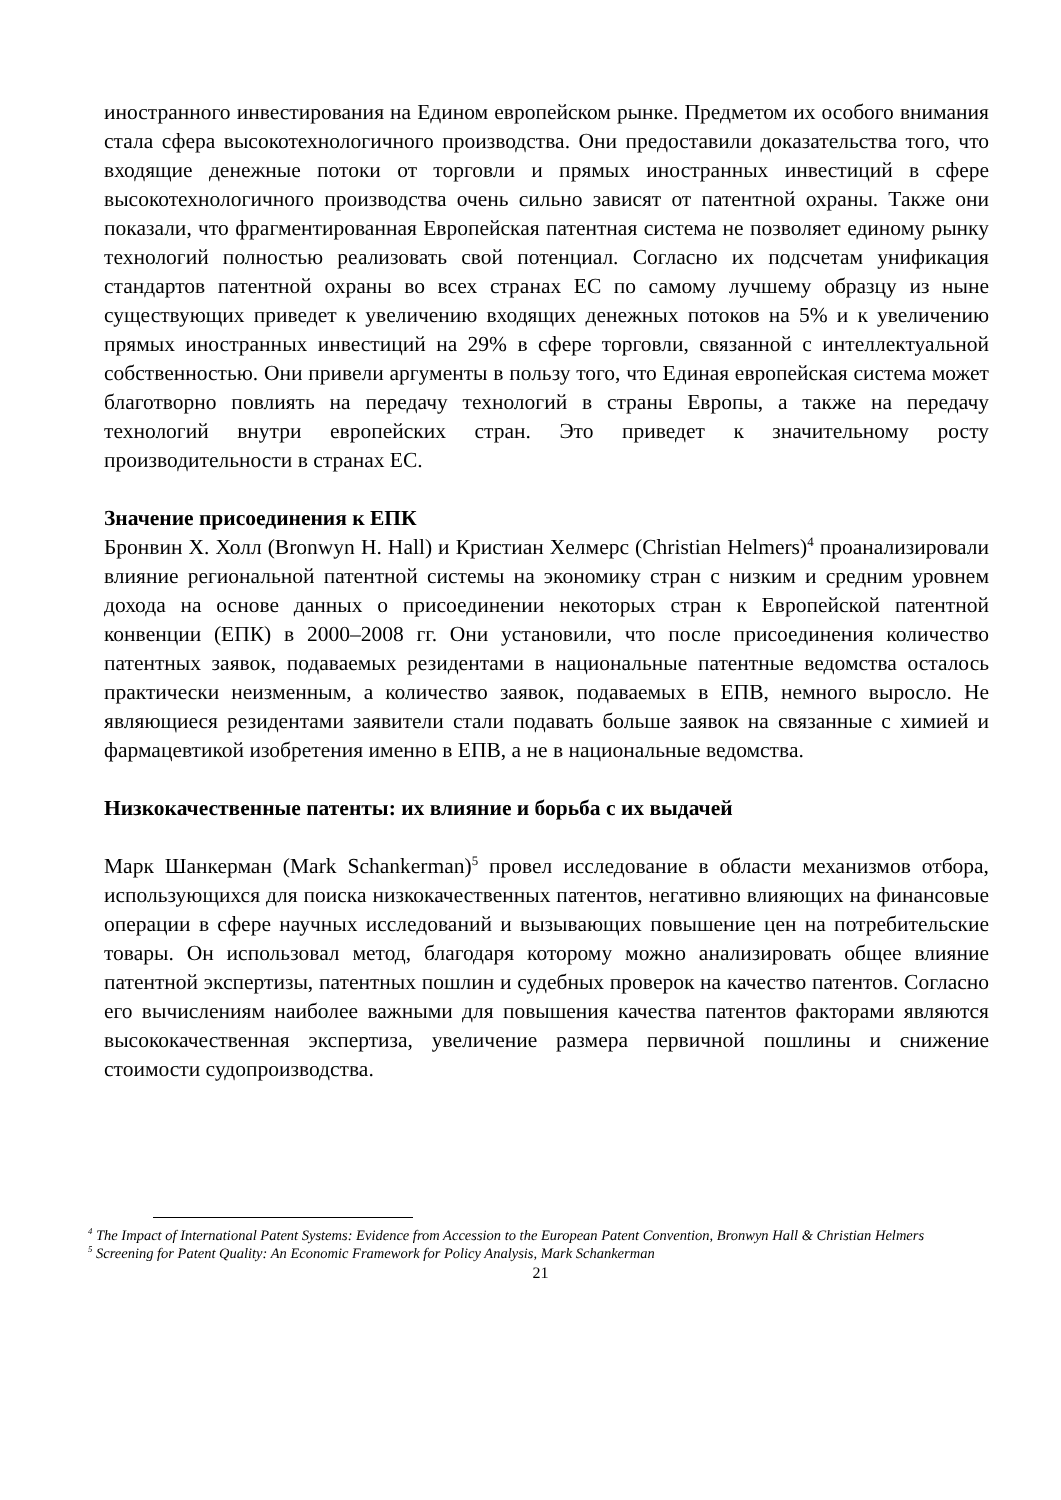иностранного инвестирования на Едином европейском рынке. Предметом их особого внимания стала сфера высокотехнологичного производства. Они предоставили доказательства того, что входящие денежные потоки от торговли и прямых иностранных инвестиций в сфере высокотехнологичного производства очень сильно зависят от патентной охраны. Также они показали, что фрагментированная Европейская патентная система не позволяет единому рынку технологий полностью реализовать свой потенциал. Согласно их подсчетам унификация стандартов патентной охраны во всех странах ЕС по самому лучшему образцу из ныне существующих приведет к увеличению входящих денежных потоков на 5% и к увеличению прямых иностранных инвестиций на 29% в сфере торговли, связанной с интеллектуальной собственностью. Они привели аргументы в пользу того, что Единая европейская система может благотворно повлиять на передачу технологий в страны Европы, а также на передачу технологий внутри европейских стран. Это приведет к значительному росту производительности в странах ЕС.
Значение присоединения к ЕПК
Бронвин Х. Холл (Bronwyn H. Hall) и Кристиан Хелмерс (Christian Helmers)<sup>4</sup> проанализировали влияние региональной патентной системы на экономику стран с низким и средним уровнем дохода на основе данных о присоединении некоторых стран к Европейской патентной конвенции (ЕПК) в 2000–2008 гг. Они установили, что после присоединения количество патентных заявок, подаваемых резидентами в национальные патентные ведомства осталось практически неизменным, а количество заявок, подаваемых в ЕПВ, немного выросло. Не являющиеся резидентами заявители стали подавать больше заявок на связанные с химией и фармацевтикой изобретения именно в ЕПВ, а не в национальные ведомства.
Низкокачественные патенты: их влияние и борьба с их выдачей
Марк Шанкерман (Mark Schankerman)<sup>5</sup> провел исследование в области механизмов отбора, использующихся для поиска низкокачественных патентов, негативно влияющих на финансовые операции в сфере научных исследований и вызывающих повышение цен на потребительские товары. Он использовал метод, благодаря которому можно анализировать общее влияние патентной экспертизы, патентных пошлин и судебных проверок на качество патентов. Согласно его вычислениям наиболее важными для повышения качества патентов факторами являются высококачественная экспертиза, увеличение размера первичной пошлины и снижение стоимости судопроизводства.
<sup>4</sup> The Impact of International Patent Systems: Evidence from Accession to the European Patent Convention, Bronwyn Hall & Christian Helmers
<sup>5</sup> Screening for Patent Quality: An Economic Framework for Policy Analysis, Mark Schankerman
21